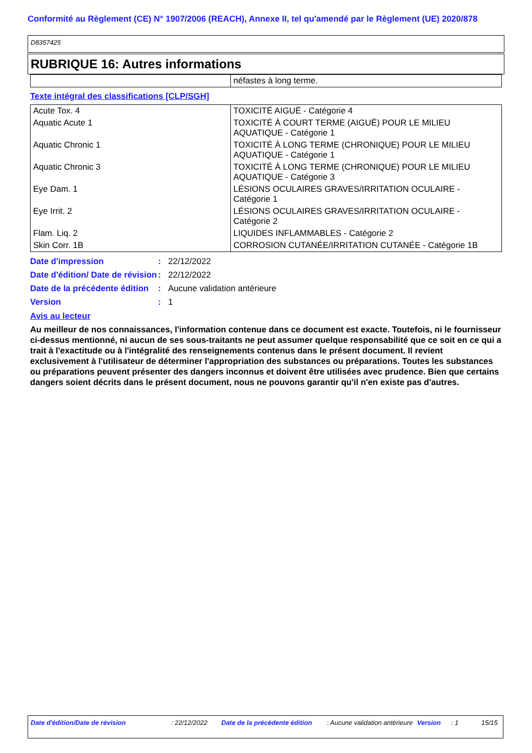Conformité au Règlement (CE) N° 1907/2006 (REACH), Annexe II, tel qu'amendé par le Règlement (UE) 2020/878
D8357425
RUBRIQUE 16: Autres informations
| | néfastes à long terme. |
Texte intégral des classifications [CLP/SGH]
| Acute Tox. 4 | TOXICITÉ AIGUË - Catégorie 4 |
| Aquatic Acute 1 | TOXICITÉ À COURT TERME (AIGUË) POUR LE MILIEU AQUATIQUE - Catégorie 1 |
| Aquatic Chronic 1 | TOXICITÉ À LONG TERME (CHRONIQUE) POUR LE MILIEU AQUATIQUE - Catégorie 1 |
| Aquatic Chronic 3 | TOXICITÉ À LONG TERME (CHRONIQUE) POUR LE MILIEU AQUATIQUE - Catégorie 3 |
| Eye Dam. 1 | LÉSIONS OCULAIRES GRAVES/IRRITATION OCULAIRE - Catégorie 1 |
| Eye Irrit. 2 | LÉSIONS OCULAIRES GRAVES/IRRITATION OCULAIRE - Catégorie 2 |
| Flam. Liq. 2 | LIQUIDES INFLAMMABLES - Catégorie 2 |
| Skin Corr. 1B | CORROSION CUTANÉE/IRRITATION CUTANÉE - Catégorie 1B |
Date d'impression
:
22/12/2022
Date d'édition/ Date de révision
:
22/12/2022
Date de la précédente édition
:
Aucune validation antérieure
Version
:
1
Avis au lecteur
Au meilleur de nos connaissances, l'information contenue dans ce document est exacte. Toutefois, ni le fournisseur ci-dessus mentionné, ni aucun de ses sous-traitants ne peut assumer quelque responsabilité que ce soit en ce qui a trait à l'exactitude ou à l'intégralité des renseignements contenus dans le présent document. Il revient exclusivement à l'utilisateur de déterminer l'appropriation des substances ou préparations. Toutes les substances ou préparations peuvent présenter des dangers inconnus et doivent être utilisées avec prudence. Bien que certains dangers soient décrits dans le présent document, nous ne pouvons garantir qu'il n'en existe pas d'autres.
Date d'édition/Date de révision : 22/12/2022 Date de la précédente édition : Aucune validation antérieure Version : 1 15/15